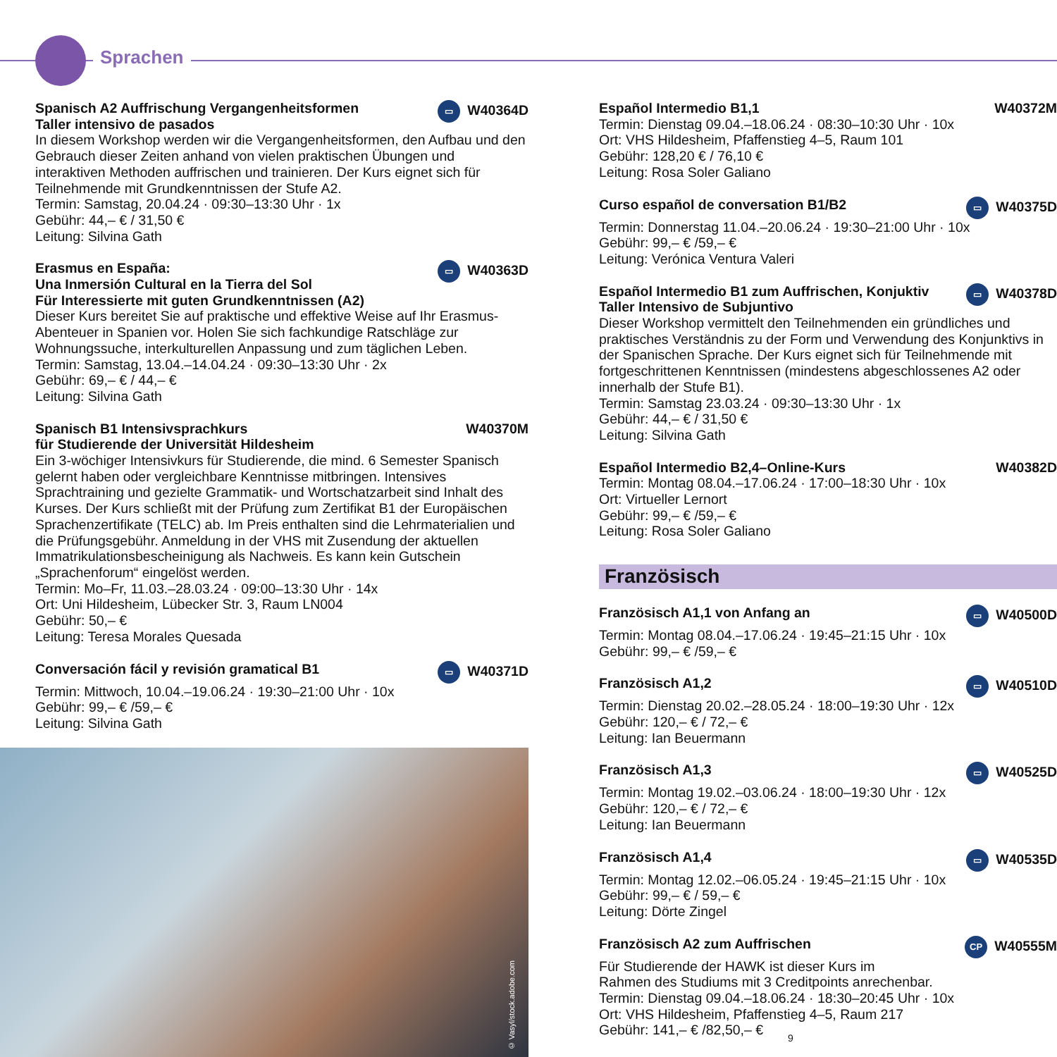Sprachen
Spanisch A2 Auffrischung Vergangenheitsformen
Taller intensivo de pasados ▭ W40364D
In diesem Workshop werden wir die Vergangenheitsformen, den Aufbau und den Gebrauch dieser Zeiten anhand von vielen praktischen Übungen und interaktiven Methoden auffrischen und trainieren. Der Kurs eignet sich für Teilnehmende mit Grundkenntnissen der Stufe A2.
Termin: Samstag, 20.04.24 · 09:30–13:30 Uhr · 1x
Gebühr: 44,– € / 31,50 €
Leitung: Silvina Gath
Erasmus en España:
Una Inmersión Cultural en la Tierra del Sol
Für Interessierte mit guten Grundkenntnissen (A2) ▭ W40363D
Dieser Kurs bereitet Sie auf praktische und effektive Weise auf Ihr Erasmus-Abenteuer in Spanien vor. Holen Sie sich fachkundige Ratschläge zur Wohnungssuche, interkulturellen Anpassung und zum täglichen Leben.
Termin: Samstag, 13.04.–14.04.24 · 09:30–13:30 Uhr · 2x
Gebühr: 69,– € / 44,– €
Leitung: Silvina Gath
Spanisch B1 Intensivsprachkurs
für Studierende der Universität Hildesheim W40370M
Ein 3-wöchiger Intensivkurs für Studierende, die mind. 6 Semester Spanisch gelernt haben oder vergleichbare Kenntnisse mitbringen. Intensives Sprachtraining und gezielte Grammatik- und Wortschatzarbeit sind Inhalt des Kurses. Der Kurs schließt mit der Prüfung zum Zertifikat B1 der Europäischen Sprachenzertifikate (TELC) ab. Im Preis enthalten sind die Lehrmaterialien und die Prüfungsgebühr. Anmeldung in der VHS mit Zusendung der aktuellen Immatrikulationsbescheinigung als Nachweis. Es kann kein Gutschein „Sprachenforum“ eingelöst werden.
Termin: Mo–Fr, 11.03.–28.03.24 · 09:00–13:30 Uhr · 14x
Ort: Uni Hildesheim, Lübecker Str. 3, Raum LN004
Gebühr: 50,– €
Leitung: Teresa Morales Quesada
Conversación fácil y revisión gramatical B1 ▭ W40371D
Termin: Mittwoch, 10.04.–19.06.24 · 19:30–21:00 Uhr · 10x
Gebühr: 99,– € /59,– €
Leitung: Silvina Gath
© Vasyl/stock.adobe.com
Español Intermedio B1,1 W40372M
Termin: Dienstag 09.04.–18.06.24 · 08:30–10:30 Uhr · 10x
Ort: VHS Hildesheim, Pfaffenstieg 4–5, Raum 101
Gebühr: 128,20 € / 76,10 €
Leitung: Rosa Soler Galiano
Curso español de conversation B1/B2 ▭ W40375D
Termin: Donnerstag 11.04.–20.06.24 · 19:30–21:00 Uhr · 10x
Gebühr: 99,– € /59,– €
Leitung: Verónica Ventura Valeri
Español Intermedio B1 zum Auffrischen, Konjuktiv
Taller Intensivo de Subjuntivo ▭ W40378D
Dieser Workshop vermittelt den Teilnehmenden ein gründliches und praktisches Verständnis zu der Form und Verwendung des Konjunktivs in der Spanischen Sprache. Der Kurs eignet sich für Teilnehmende mit fortgeschrittenen Kenntnissen (mindestens abgeschlossenes A2 oder innerhalb der Stufe B1).
Termin: Samstag 23.03.24 · 09:30–13:30 Uhr · 1x
Gebühr: 44,– € / 31,50 €
Leitung: Silvina Gath
Español Intermedio B2,4–Online-Kurs W40382D
Termin: Montag 08.04.–17.06.24 · 17:00–18:30 Uhr · 10x
Ort: Virtueller Lernort
Gebühr: 99,– € /59,– €
Leitung: Rosa Soler Galiano
Französisch
Französisch A1,1 von Anfang an ▭ W40500D
Termin: Montag 08.04.–17.06.24 · 19:45–21:15 Uhr · 10x
Gebühr: 99,– € /59,– €
Französisch A1,2 ▭ W40510D
Termin: Dienstag 20.02.–28.05.24 · 18:00–19:30 Uhr · 12x
Gebühr: 120,– € / 72,– €
Leitung: Ian Beuermann
Französisch A1,3 ▭ W40525D
Termin: Montag 19.02.–03.06.24 · 18:00–19:30 Uhr · 12x
Gebühr: 120,– € / 72,– €
Leitung: Ian Beuermann
Französisch A1,4 ▭ W40535D
Termin: Montag 12.02.–06.05.24 · 19:45–21:15 Uhr · 10x
Gebühr: 99,– € / 59,– €
Leitung: Dörte Zingel
Französisch A2 zum Auffrischen CP W40555M
Für Studierende der HAWK ist dieser Kurs im
Rahmen des Studiums mit 3 Creditpoints anrechenbar.
Termin: Dienstag 09.04.–18.06.24 · 18:30–20:45 Uhr · 10x
Ort: VHS Hildesheim, Pfaffenstieg 4–5, Raum 217
Gebühr: 141,– € /82,50,– €
9